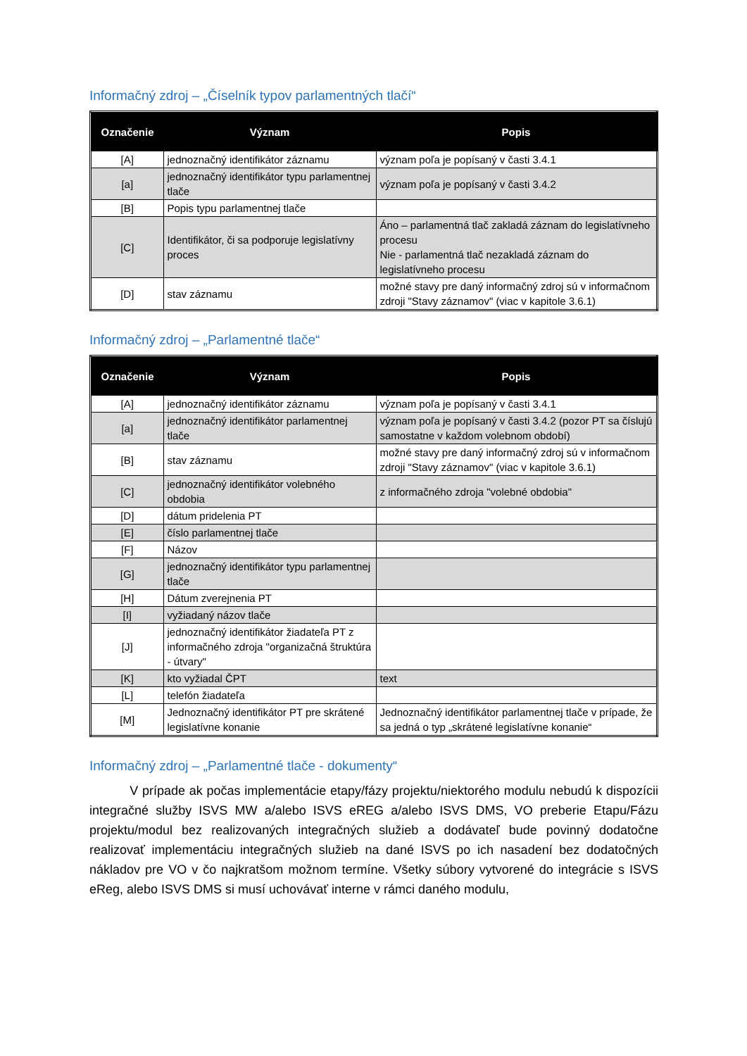Informačný zdroj – „Číselník typov parlamentných tlačí“
| Označenie | Význam | Popis |
| --- | --- | --- |
| [A] | jednoznačný identifikátor záznamu | význam poľa je popísaný v časti 3.4.1 |
| [a] | jednoznačný identifikátor typu parlamentnej tlače | význam poľa je popísaný v časti 3.4.2 |
| [B] | Popis typu parlamentnej tlače | |
| [C] | Identifikátor, či sa podporuje legislatívny proces | Áno – parlamentná tlač zakladá záznam do legislatívneho procesu Nie - parlamentná tlač nezakladá záznam do legislatívneho procesu |
| [D] | stav záznamu | možné stavy pre daný informačný zdroj sú v informačnom zdroji "Stavy záznamov" (viac v kapitole 3.6.1) |
Informačný zdroj – „Parlamentné tlače“
| Označenie | Význam | Popis |
| --- | --- | --- |
| [A] | jednoznačný identifikátor záznamu | význam poľa je popísaný v časti 3.4.1 |
| [a] | jednoznačný identifikátor parlamentnej tlače | význam poľa je popísaný v časti 3.4.2 (pozor PT sa číslujú samostatne v každom volebnom období) |
| [B] | stav záznamu | možné stavy pre daný informačný zdroj sú v informačnom zdroji "Stavy záznamov" (viac v kapitole 3.6.1) |
| [C] | jednoznačný identifikátor volebného obdobia | z informačného zdroja "volebné obdobia" |
| [D] | dátum pridelenia PT | |
| [E] | číslo parlamentnej tlače | |
| [F] | Názov | |
| [G] | jednoznačný identifikátor typu parlamentnej tlače | |
| [H] | Dátum zverejnenia PT | |
| [I] | vyžiadaný názov tlače | |
| [J] | jednoznačný identifikátor žiadateľa PT z informačného zdroja "organizačná štruktúra - útvary" | |
| [K] | kto vyžiadal ČPT | text |
| [L] | telefón žiadateľa | |
| [M] | Jednoznačný identifikátor PT pre skrátené legislatívne konanie | Jednoznačný identifikátor parlamentnej tlače v prípade, že sa jedná o typ „skrátené legislatívne konanie“ |
Informačný zdroj – „Parlamentné tlače - dokumenty“
V prípade ak počas implementácie etapy/fázy projektu/niektorého modulu nebudú k dispozícii integračné služby ISVS MW a/alebo ISVS eREG a/alebo ISVS DMS, VO preberie Etapu/Fázu projektu/modul bez realizovaných integračných služieb a dodávateľ bude povinný dodatočne realizovať implementáciu integračných služieb na dané ISVS po ich nasadení bez dodatočných nákladov pre VO v čo najkratšom možnom termíne. Všetky súbory vytvorené do integrácie s ISVS eReg, alebo ISVS DMS si musí uchovávať interne v rámci daného modulu,